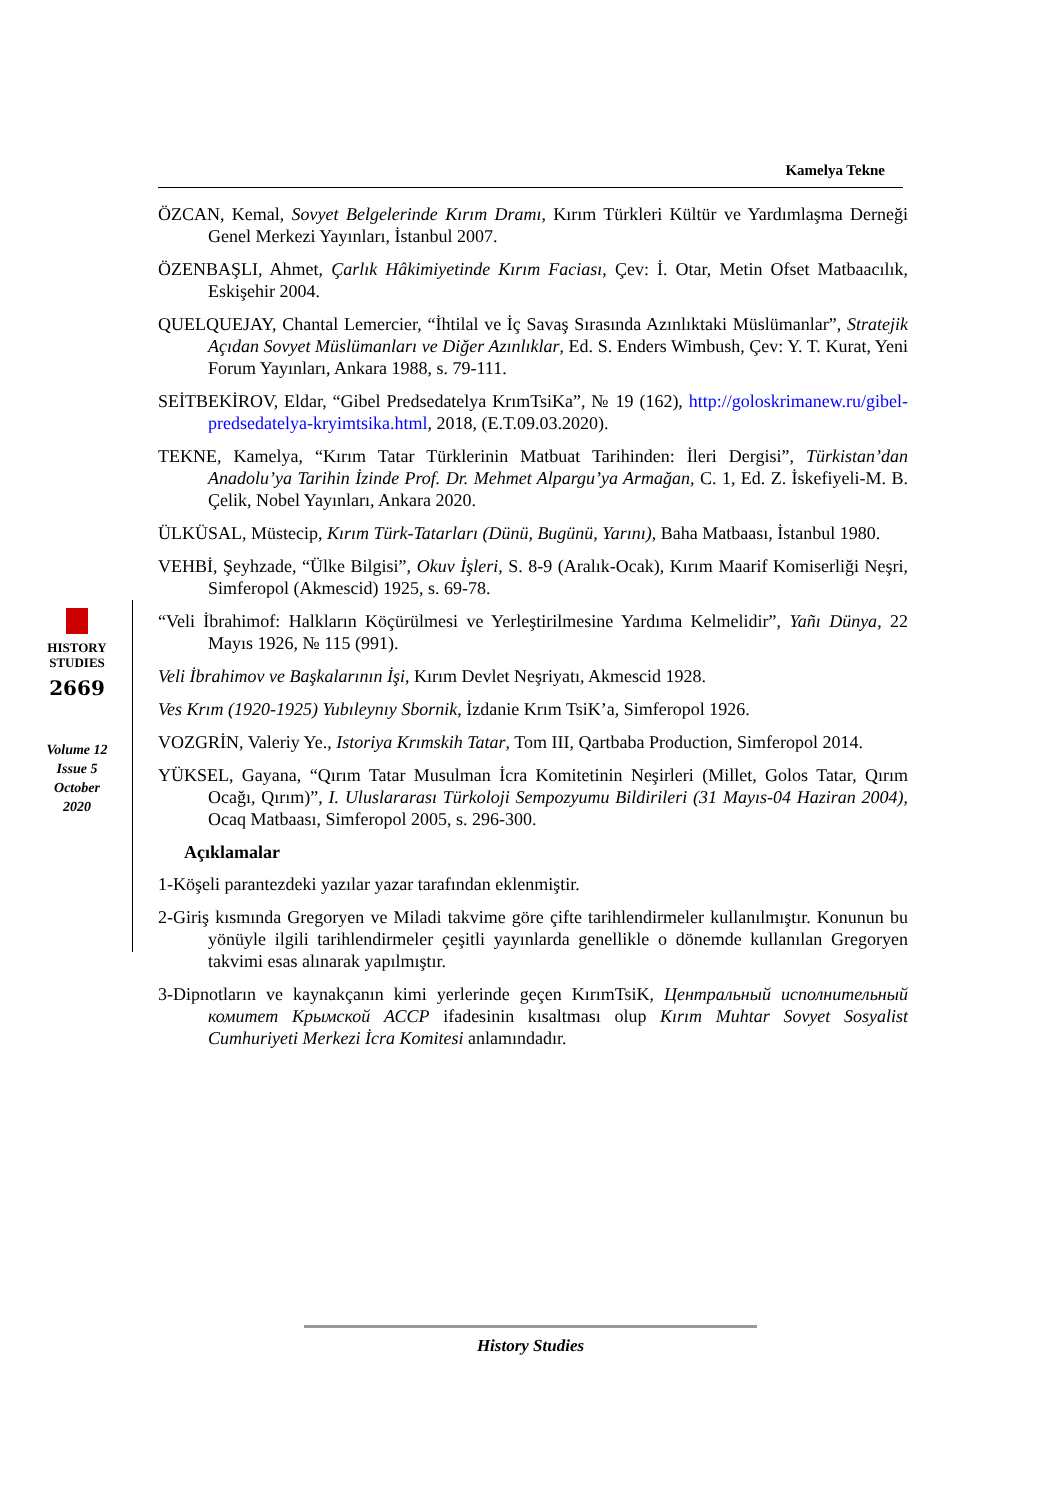Kamelya Tekne
HISTORY
STUDIES
2669
Volume 12
Issue 5
October
2020
ÖZCAN, Kemal, Sovyet Belgelerinde Kırım Dramı, Kırım Türkleri Kültür ve Yardımlaşma Derneği Genel Merkezi Yayınları, İstanbul 2007.
ÖZENBAŞLI, Ahmet, Çarlık Hâkimiyetinde Kırım Faciası, Çev: İ. Otar, Metin Ofset Matbaacılık, Eskişehir 2004.
QUELQUEJAY, Chantal Lemercier, “İhtilal ve İç Savaş Sırasında Azınlıktaki Müslümanlar”, Stratejik Açıdan Sovyet Müslümanları ve Diğer Azınlıklar, Ed. S. Enders Wimbush, Çev: Y. T. Kurat, Yeni Forum Yayınları, Ankara 1988, s. 79-111.
SEİTBEKİROV, Eldar, “Gibel Predsedatelya KrımTsiKa”, № 19 (162), http://goloskrimanew.ru/gibel-predsedatelya-kryimtsika.html, 2018, (E.T.09.03.2020).
TEKNE, Kamelya, “Kırım Tatar Türklerinin Matbuat Tarihinden: İleri Dergisi”, Türkistan’dan Anadolu’ya Tarihin İzinde Prof. Dr. Mehmet Alpargu’ya Armağan, C. 1, Ed. Z. İskefiyeli-M. B. Çelik, Nobel Yayınları, Ankara 2020.
ÜLKÜSAL, Müstecip, Kırım Türk-Tatarları (Dünü, Bugünü, Yarını), Baha Matbaası, İstanbul 1980.
VEHBİ, Şeyhzade, “Ülke Bilgisi”, Okuv İşleri, S. 8-9 (Aralık-Ocak), Kırım Maarif Komiserliği Neşri, Simferopol (Akmescid) 1925, s. 69-78.
“Veli İbrahimof: Halkların Köçürülmesi ve Yerleştirilmesine Yardıma Kelmelidir”, Yañı Dünya, 22 Mayıs 1926, № 115 (991).
Veli İbrahimov ve Başkalarının İşi, Kırım Devlet Neşriyatı, Akmescid 1928.
Ves Krım (1920-1925) Yubıleynıy Sbornik, İzdanie Krım TsiK’a, Simferopol 1926.
VOZGRİN, Valeriy Ye., Istoriya Krımskih Tatar, Tom III, Qartbaba Production, Simferopol 2014.
YÜKSEL, Gayana, “Qırım Tatar Musulman İcra Komitetinin Neşirleri (Millet, Golos Tatar, Qırım Ocağı, Qırım)”, I. Uluslararası Türkoloji Sempozyumu Bildirileri (31 Mayıs-04 Haziran 2004), Ocaq Matbaası, Simferopol 2005, s. 296-300.
Açıklamalar
1-Köşeli parantezdeki yazılar yazar tarafından eklenmiştir.
2-Giriş kısmında Gregoryen ve Miladi takvime göre çifte tarihlendirmeler kullanılmıştır. Konunun bu yönüyle ilgili tarihlendirmeler çeşitli yayınlarda genellikle o dönemde kullanılan Gregoryen takvimi esas alınarak yapılmıştır.
3-Dipnotların ve kaynakçanın kimi yerlerinde geçen KırımTsiK, Центральный исполнительный комитет Крымской АССР ifadesinin kısaltması olup Kırım Muhtar Sovyet Sosyalist Cumhuriyeti Merkezi İcra Komitesi anlamındadır.
History Studies